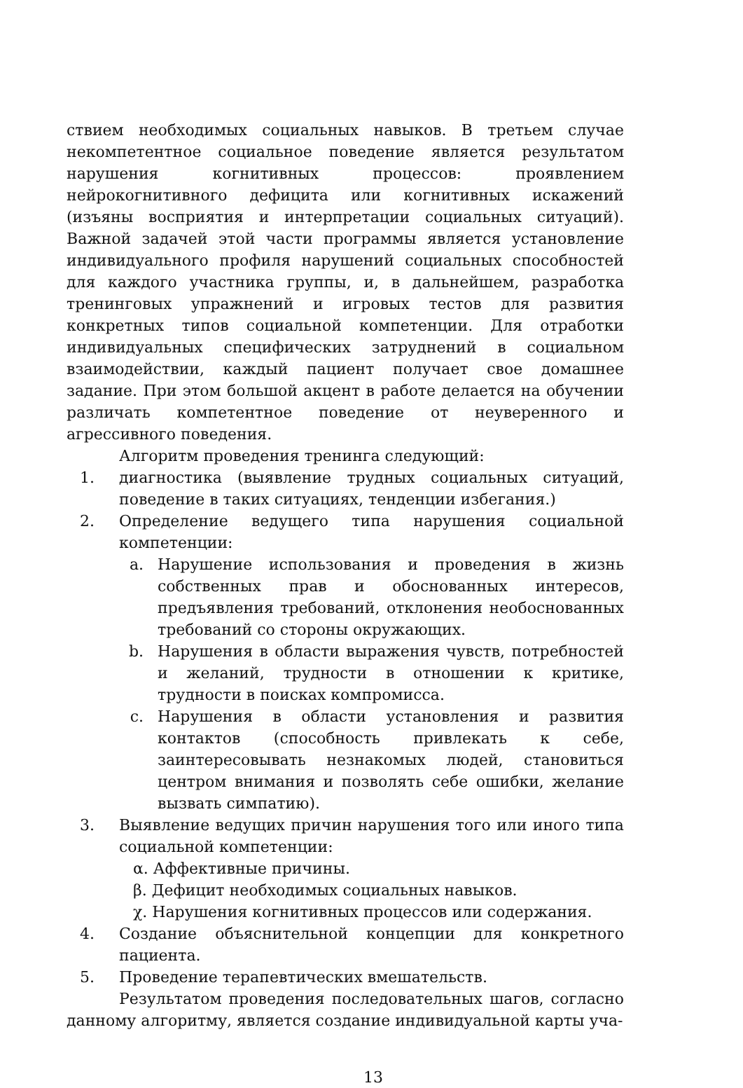ствием необходимых социальных навыков. В третьем случае некомпетентное социальное поведение является результатом нарушения когнитивных процессов: проявлением нейрокогнитивного дефицита или когнитивных искажений (изъяны восприятия и интерпретации социальных ситуаций). Важной задачей этой части программы является установление индивидуального профиля нарушений социальных способностей для каждого участника группы, и, в дальнейшем, разработка тренинговых упражнений и игровых тестов для развития конкретных типов социальной компетенции. Для отработки индивидуальных специфических затруднений в социальном взаимодействии, каждый пациент получает свое домашнее задание. При этом большой акцент в работе делается на обучении различать компетентное поведение от неуверенного и агрессивного поведения.
Алгоритм проведения тренинга следующий:
1. диагностика (выявление трудных социальных ситуаций, поведение в таких ситуациях, тенденции избегания.)
2. Определение ведущего типа нарушения социальной компетенции:
a. Нарушение использования и проведения в жизнь собственных прав и обоснованных интересов, предъявления требований, отклонения необоснованных требований со стороны окружающих.
b. Нарушения в области выражения чувств, потребностей и желаний, трудности в отношении к критике, трудности в поисках компромисса.
c. Нарушения в области установления и развития контактов (способность привлекать к себе, заинтересовывать незнакомых людей, становиться центром внимания и позволять себе ошибки, желание вызвать симпатию).
3. Выявление ведущих причин нарушения того или иного типа социальной компетенции:
α. Аффективные причины.
β. Дефицит необходимых социальных навыков.
χ. Нарушения когнитивных процессов или содержания.
4. Создание объяснительной концепции для конкретного пациента.
5. Проведение терапевтических вмешательств.
Результатом проведения последовательных шагов, согласно данному алгоритму, является создание индивидуальной карты уча-
13